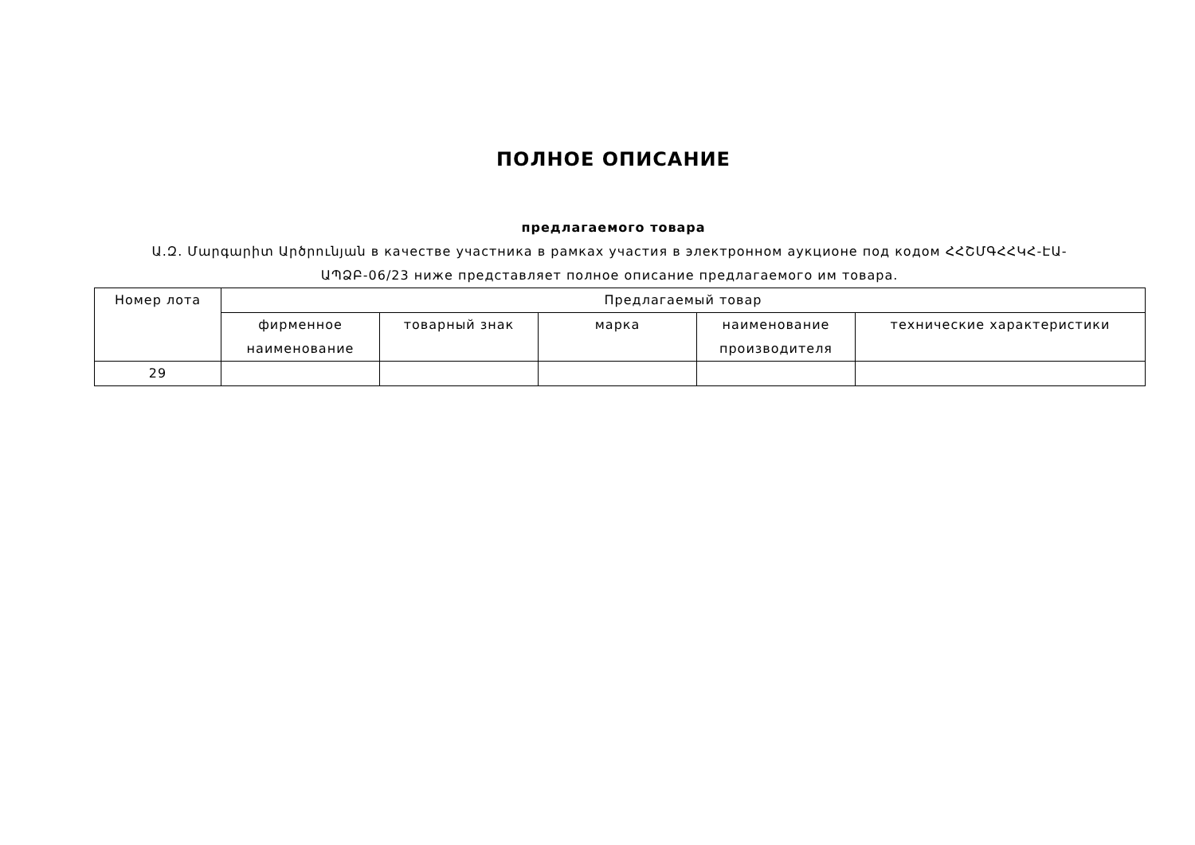ПОЛНОЕ ОПИСАНИЕ
предлагаемого товара
Ա.Զ. Մարգարիտ Արծրունյան в качестве участника в рамках участия в электронном аукционе под кодом ՀՀՇՄԳՀՀԿՀ-ԷԱ-ԱՊՁԲ-06/23 ниже представляет полное описание предлагаемого им товара.
| Номер лота | Предлагаемый товар | | | | |
| --- | --- | --- | --- | --- | --- |
| | фирменное наименование | товарный знак | марка | наименование производителя | технические характеристики |
| 29 | | | | | |